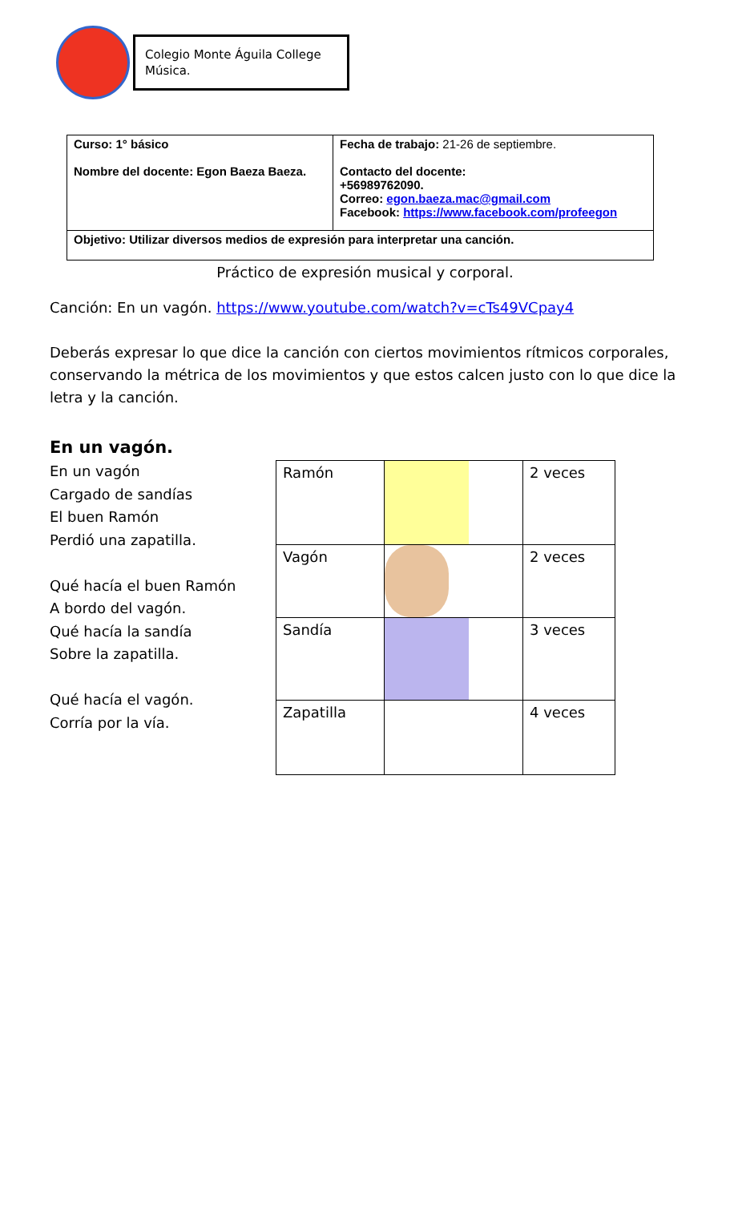Colegio Monte Águila College
Música.
| Curso: 1° básico Nombre del docente: Egon Baeza Baeza. | Fecha de trabajo: 21-26 de septiembre. Contacto del docente: +56989762090. Correo: egon.baeza.mac@gmail.com Facebook: https://www.facebook.com/profeegon |
| Objetivo: Utilizar diversos medios de expresión para interpretar una canción. | |
Práctico de expresión musical y corporal.
Canción: En un vagón. https://www.youtube.com/watch?v=cTs49VCpay4
Deberás expresar lo que dice la canción con ciertos movimientos rítmicos corporales, conservando la métrica de los movimientos y que estos calcen justo con lo que dice la letra y la canción.
En un vagón.
En un vagón
Cargado de sandías
El buen Ramón
Perdió una zapatilla.
Qué hacía el buen Ramón
A bordo del vagón.
Qué hacía la sandía
Sobre la zapatilla.
Qué hacía el vagón.
Corría por la vía.
| Ramón | | 2 veces |
| Vagón | | 2 veces |
| Sandía | | 3 veces |
| Zapatilla | | 4 veces |